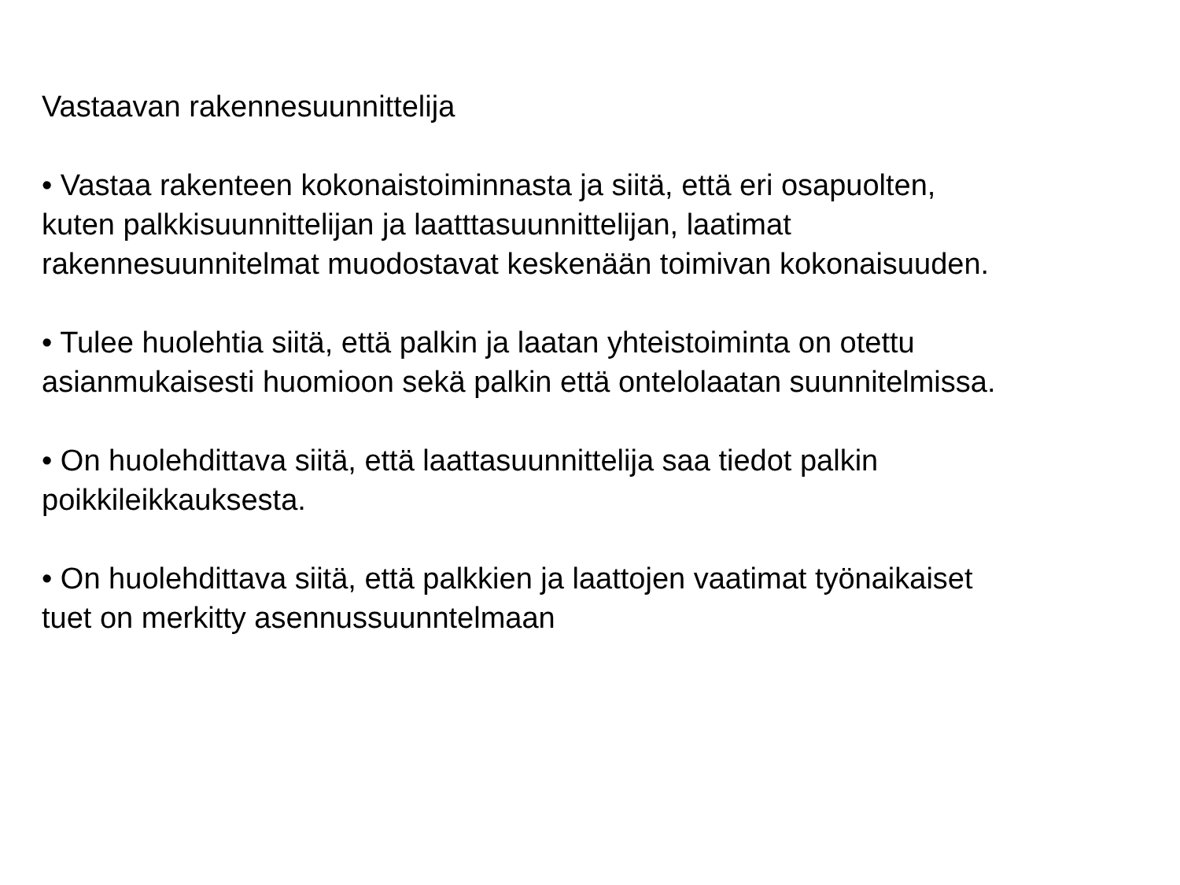Vastaavan rakennesuunnittelija
• Vastaa rakenteen kokonaistoiminnasta ja siitä, että eri osapuolten,
kuten palkkisuunnittelijan ja laatttasuunnittelijan, laatimat
rakennesuunnitelmat muodostavat keskenään toimivan kokonaisuuden.
• Tulee huolehtia siitä, että palkin ja laatan yhteistoiminta on otettu
asianmukaisesti huomioon sekä palkin että ontelolaatan suunnitelmissa.
• On huolehdittava siitä, että laattasuunnittelija saa tiedot palkin
poikkileikkauksesta.
• On huolehdittava siitä, että palkkien ja laattojen vaatimat työnaikaiset
tuet on merkitty asennussuunntelmaan